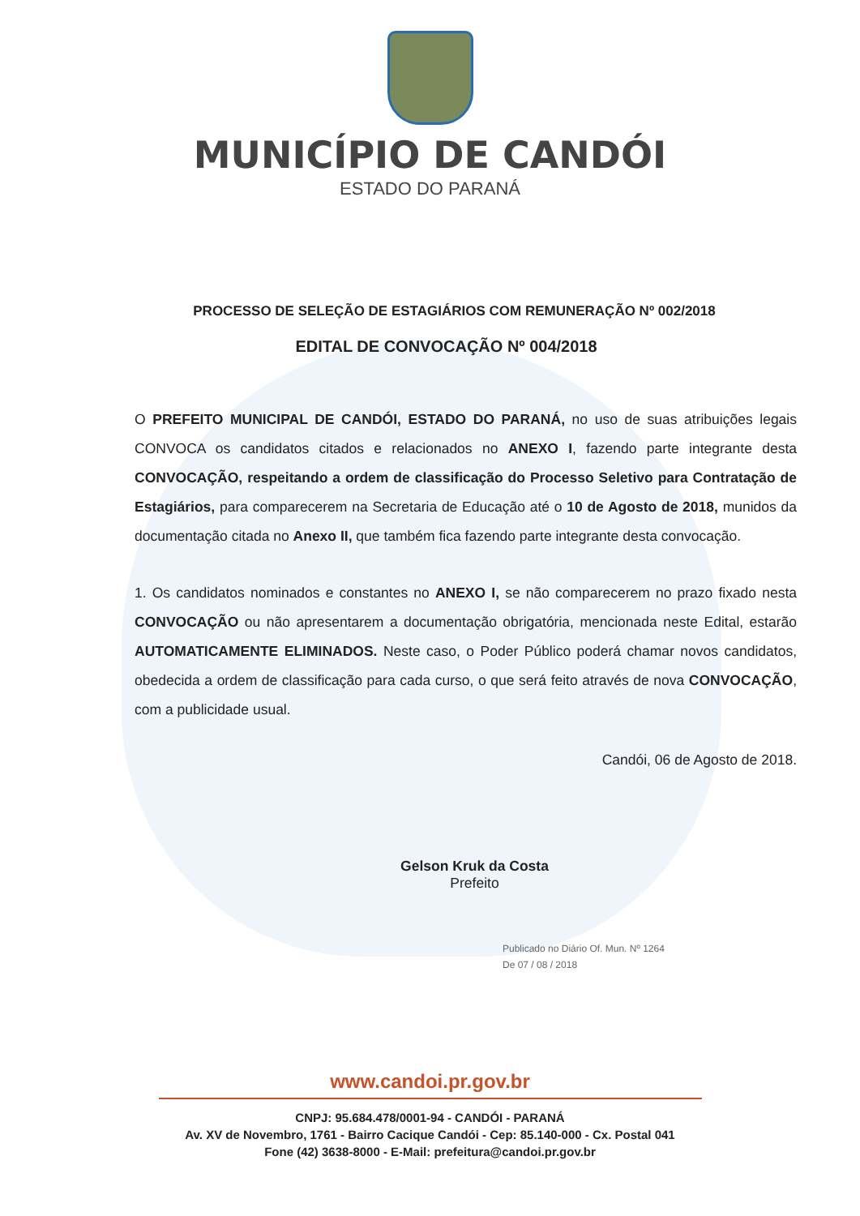MUNICÍPIO DE CANDÓI
ESTADO DO PARANÁ
PROCESSO DE SELEÇÃO DE ESTAGIÁRIOS COM REMUNERAÇÃO Nº 002/2018
EDITAL DE CONVOCAÇÃO Nº 004/2018
O PREFEITO MUNICIPAL DE CANDÓI, ESTADO DO PARANÁ, no uso de suas atribuições legais CONVOCA os candidatos citados e relacionados no ANEXO I, fazendo parte integrante desta CONVOCAÇÃO, respeitando a ordem de classificação do Processo Seletivo para Contratação de Estagiários, para comparecerem na Secretaria de Educação até o 10 de Agosto de 2018, munidos da documentação citada no Anexo II, que também fica fazendo parte integrante desta convocação.
1. Os candidatos nominados e constantes no ANEXO I, se não comparecerem no prazo fixado nesta CONVOCAÇÃO ou não apresentarem a documentação obrigatória, mencionada neste Edital, estarão AUTOMATICAMENTE ELIMINADOS. Neste caso, o Poder Público poderá chamar novos candidatos, obedecida a ordem de classificação para cada curso, o que será feito através de nova CONVOCAÇÃO, com a publicidade usual.
Candói, 06 de Agosto de 2018.
Gelson Kruk da Costa
Prefeito
Publicado no Diário Of. Mun. Nº 1264
De 07 / 08 / 2018
www.candoi.pr.gov.br
CNPJ: 95.684.478/0001-94 - CANDÓI - PARANÁ
Av. XV de Novembro, 1761 - Bairro Cacique Candói - Cep: 85.140-000 - Cx. Postal 041
Fone (42) 3638-8000 - E-Mail: prefeitura@candoi.pr.gov.br